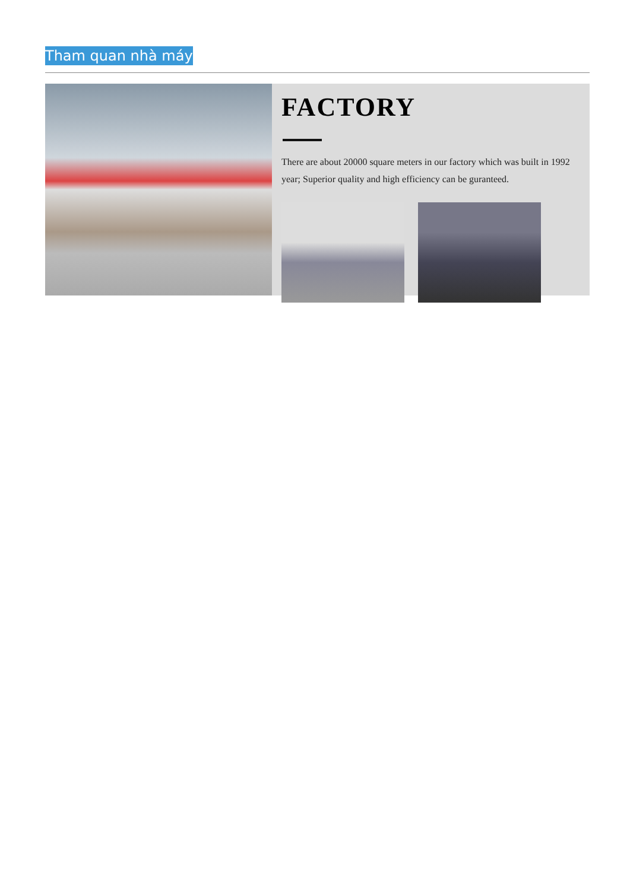Tham quan nhà máy
FACTORY
There are about 20000 square meters in our factory which was built in 1992 year; Superior quality and high efficiency can be guranteed.